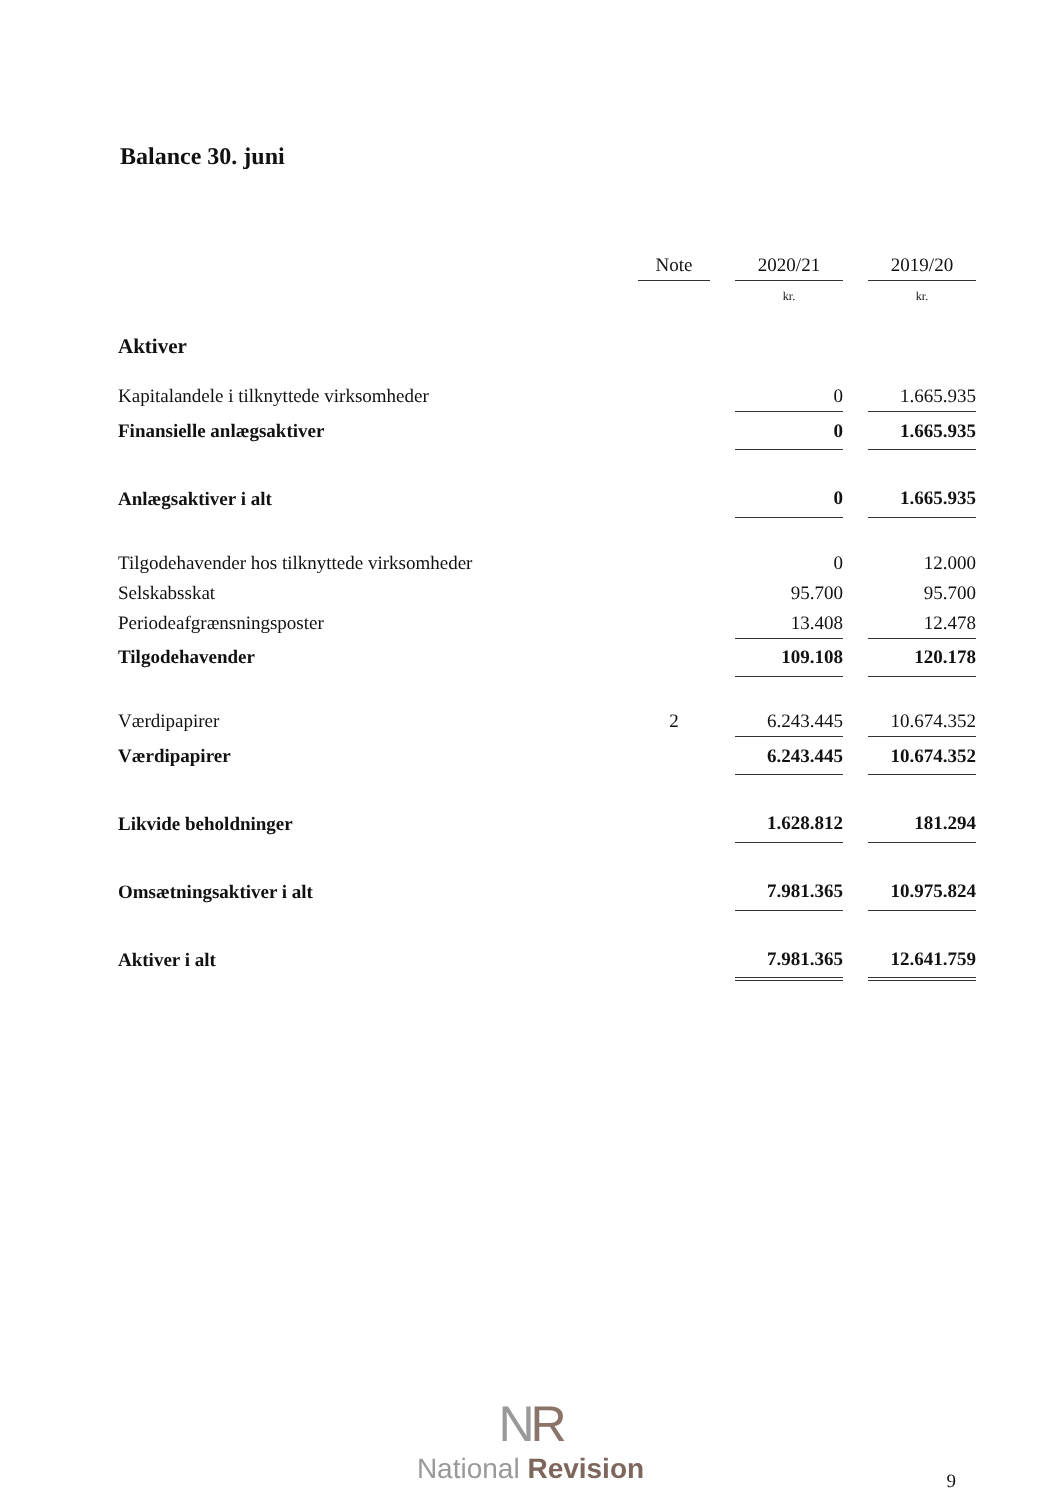Balance 30. juni
| | Note | | 2020/21 | | 2019/20 |
| --- | --- | --- | --- | --- | --- |
| | | | kr. | | kr. |
| Aktiver | | | | | |
| Kapitalandele i tilknyttede virksomheder | | | 0 | | 1.665.935 |
| Finansielle anlægsaktiver | | | 0 | | 1.665.935 |
| Anlægsaktiver i alt | | | 0 | | 1.665.935 |
| Tilgodehavender hos tilknyttede virksomheder | | | 0 | | 12.000 |
| Selskabsskat | | | 95.700 | | 95.700 |
| Periodeafgrænsningsposter | | | 13.408 | | 12.478 |
| Tilgodehavender | | | 109.108 | | 120.178 |
| Værdipapirer | 2 | | 6.243.445 | | 10.674.352 |
| Værdipapirer | | | 6.243.445 | | 10.674.352 |
| Likvide beholdninger | | | 1.628.812 | | 181.294 |
| Omsætningsaktiver i alt | | | 7.981.365 | | 10.975.824 |
| Aktiver i alt | | | 7.981.365 | | 12.641.759 |
NR
National Revision
9